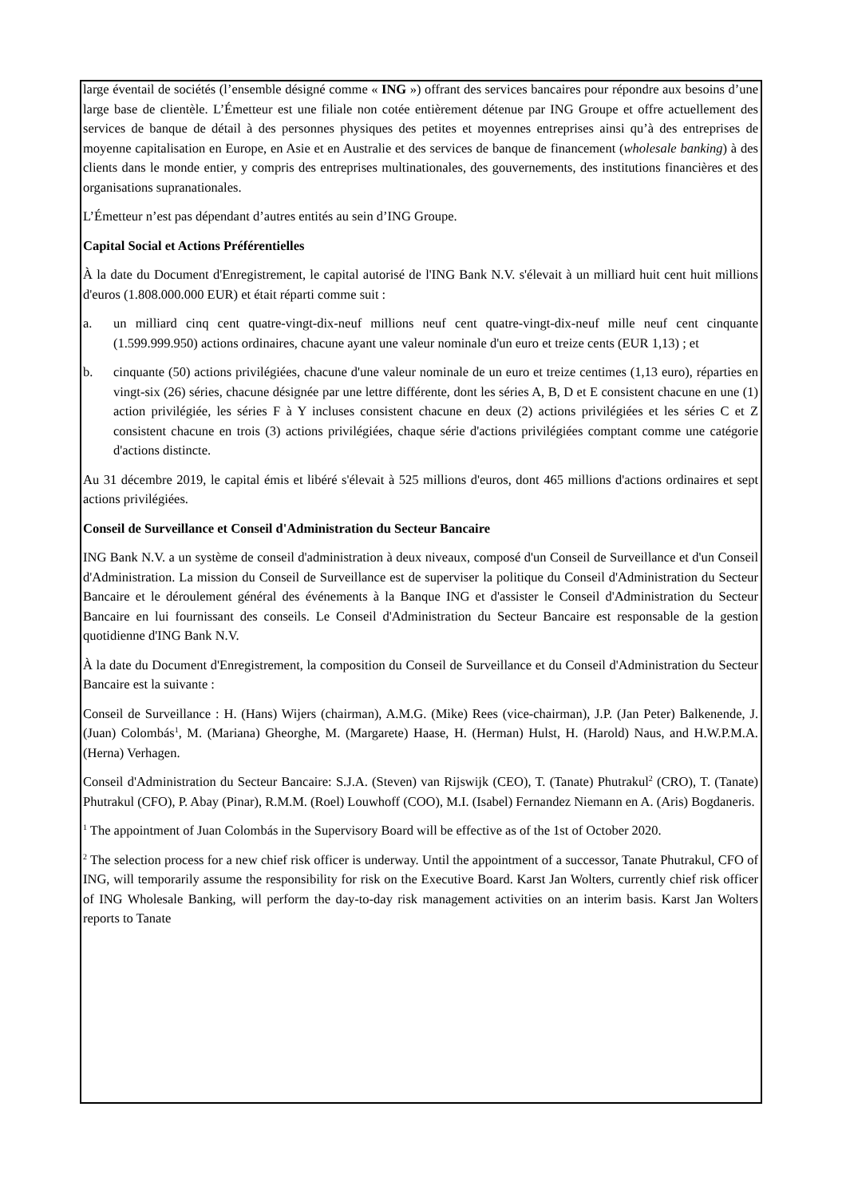large éventail de sociétés (l’ensemble désigné comme « ING ») offrant des services bancaires pour répondre aux besoins d’une large base de clientèle. L’Émetteur est une filiale non cotée entièrement détenue par ING Groupe et offre actuellement des services de banque de détail à des personnes physiques des petites et moyennes entreprises ainsi qu’à des entreprises de moyenne capitalisation en Europe, en Asie et en Australie et des services de banque de financement (wholesale banking) à des clients dans le monde entier, y compris des entreprises multinationales, des gouvernements, des institutions financières et des organisations supranationales.
L’Émetteur n’est pas dépendant d’autres entités au sein d’ING Groupe.
Capital Social et Actions Préférentielles
À la date du Document d'Enregistrement, le capital autorisé de l'ING Bank N.V. s'élevait à un milliard huit cent huit millions d'euros (1.808.000.000 EUR) et était réparti comme suit :
a. un milliard cinq cent quatre-vingt-dix-neuf millions neuf cent quatre-vingt-dix-neuf mille neuf cent cinquante (1.599.999.950) actions ordinaires, chacune ayant une valeur nominale d'un euro et treize cents (EUR 1,13) ; et
b. cinquante (50) actions privilégiées, chacune d'une valeur nominale de un euro et treize centimes (1,13 euro), réparties en vingt-six (26) séries, chacune désignée par une lettre différente, dont les séries A, B, D et E consistent chacune en une (1) action privilégiée, les séries F à Y incluses consistent chacune en deux (2) actions privilégiées et les séries C et Z consistent chacune en trois (3) actions privilégiées, chaque série d'actions privilégiées comptant comme une catégorie d'actions distincte.
Au 31 décembre 2019, le capital émis et libéré s'élevait à 525 millions d'euros, dont 465 millions d'actions ordinaires et sept actions privilégiées.
Conseil de Surveillance et Conseil d'Administration du Secteur Bancaire
ING Bank N.V. a un système de conseil d'administration à deux niveaux, composé d'un Conseil de Surveillance et d'un Conseil d'Administration. La mission du Conseil de Surveillance est de superviser la politique du Conseil d'Administration du Secteur Bancaire et le déroulement général des événements à la Banque ING et d'assister le Conseil d'Administration du Secteur Bancaire en lui fournissant des conseils. Le Conseil d'Administration du Secteur Bancaire est responsable de la gestion quotidienne d'ING Bank N.V.
À la date du Document d'Enregistrement, la composition du Conseil de Surveillance et du Conseil d'Administration du Secteur Bancaire est la suivante :
Conseil de Surveillance : H. (Hans) Wijers (chairman), A.M.G. (Mike) Rees (vice-chairman), J.P. (Jan Peter) Balkenende, J. (Juan) Colombás<sup>1</sup>, M. (Mariana) Gheorghe, M. (Margarete) Haase, H. (Herman) Hulst, H. (Harold) Naus, and H.W.P.M.A. (Herna) Verhagen.
Conseil d'Administration du Secteur Bancaire: S.J.A. (Steven) van Rijswijk (CEO), T. (Tanate) Phutrakul<sup>2</sup> (CRO), T. (Tanate) Phutrakul (CFO), P. Abay (Pinar), R.M.M. (Roel) Louwhoff (COO), M.I. (Isabel) Fernandez Niemann en A. (Aris) Bogdaneris.
<sup>1</sup> The appointment of Juan Colombás in the Supervisory Board will be effective as of the 1st of October 2020.
<sup>2</sup> The selection process for a new chief risk officer is underway. Until the appointment of a successor, Tanate Phutrakul, CFO of ING, will temporarily assume the responsibility for risk on the Executive Board. Karst Jan Wolters, currently chief risk officer of ING Wholesale Banking, will perform the day-to-day risk management activities on an interim basis. Karst Jan Wolters reports to Tanate